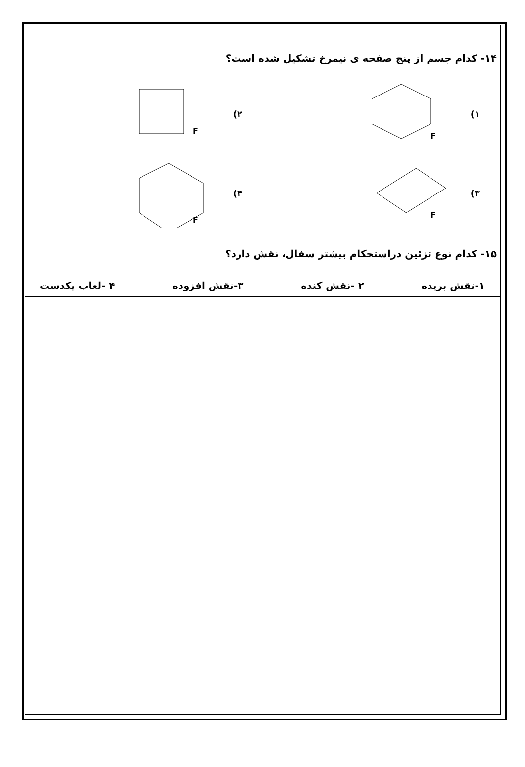۱۴- کدام جسم از پنج صفحه ی نیمرخ تشکیل شده است؟
۱)
F
۲)
F
۳)
F
۴)
F
۱۵- کدام نوع تزئین دراستحکام بیشتر سفال، نقش دارد؟
۱-نقش بریده ۲ -نقش کنده ۳-نقش افزوده ۴ -لعاب یکدست